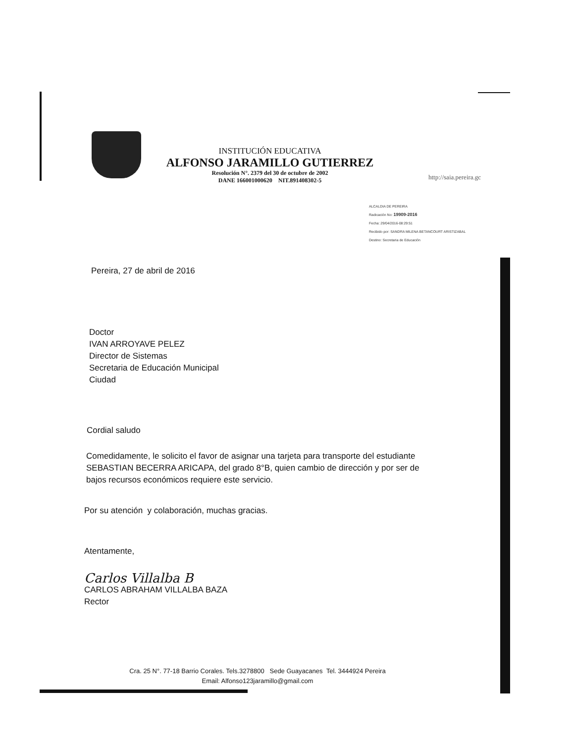INSTITUCIÓN EDUCATIVA
ALFONSO JARAMILLO GUTIERREZ
Resolución N°. 2379 del 30 de octubre de 2002
DANE 166001000620 NIT.891408302-5
http://saia.pereira.gc
ALCALDIA DE PEREIRA
Radicación No: 19909-2016
Fecha: 29/04/2016-08:29:51
Recibido por: SANDRA MILENA BETANCOURT ARISTIZABAL
Destino: Secretaria de Educación
Pereira, 27 de abril de 2016
Doctor
IVAN ARROYAVE PELEZ
Director de Sistemas
Secretaria de Educación Municipal
Ciudad
Cordial saludo
Comedidamente, le solicito el favor de asignar una tarjeta para transporte del estudiante SEBASTIAN BECERRA ARICAPA, del grado 8°B, quien cambio de dirección y por ser de bajos recursos económicos requiere este servicio.
Por su atención y colaboración, muchas gracias.
Atentamente,
Carlos Villalba B
CARLOS ABRAHAM VILLALBA BAZA
Rector
Cra. 25 N°. 77-18 Barrio Corales. Tels.3278800 Sede Guayacanes Tel. 3444924 Pereira
Email: Alfonso123jaramillo@gmail.com